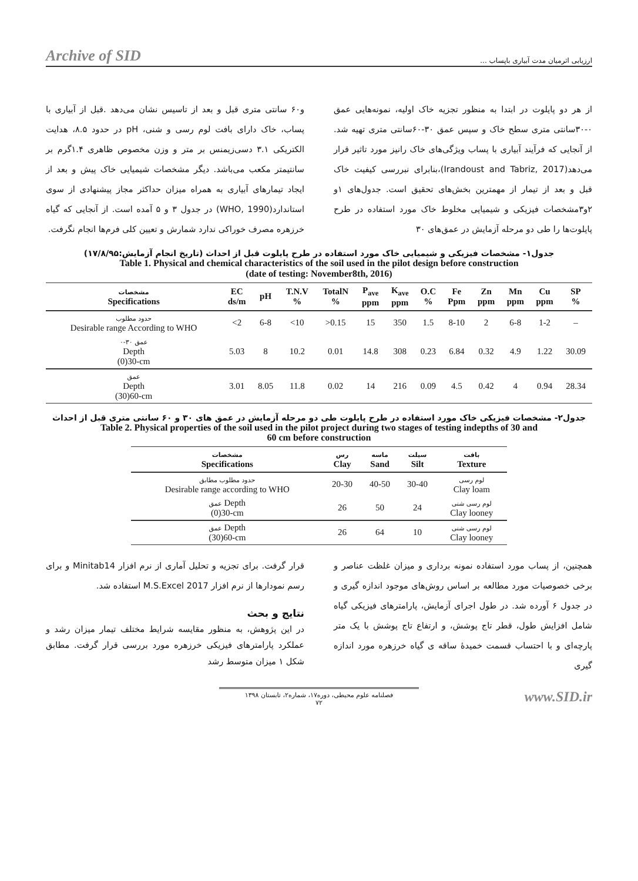Archive of SID ارزیابی اثرمیان مدت آبیاری باپساب ...
از هر دو پایلوت در ابتدا به منظور تجزیه خاک اولیه، نمونه‌هایی عمق ۰-۳۰سانتی متری سطح خاک و سپس عمق ۳۰-۶۰سانتی متری تهیه شد. از آنجایی که فرآیند آبیاری با پساب ویژگی‌های خاک رانیز مورد تاثیر قرار می‌دهد(Irandoust and Tabriz, 2017)،بنابرای نبررسی کیفیت خاک قبل و بعد از تیمار از مهمترین بخش‌های تحقیق است. جدول‌های ۱و ۲و۳مشخصات فیزیکی و شیمیایی مخلوط خاک مورد استفاده در طرح پایلوت‌ها را طی دو مرحله آزمایش در عمق‌های ۳۰
و۶۰ سانتی متری قبل و بعد از تاسیس نشان می‌دهد .قبل از آبیاری با پساب، خاک دارای بافت لوم رسی و شنی، pH در حدود ۸.۵، هدایت الکتریکی ۳.۱ دسی‌زیمنس بر متر و وزن مخصوص ظاهری ۱.۴گرم بر سانتیمتر مکعب می‌باشد. دیگر مشخصات شیمیایی خاک پیش و بعد از ایجاد تیمارهای آبیاری به همراه میزان حداکثر مجاز پیشنهادی از سوی استاندارد(WHO, 1990) در جدول ۳ و ۵ آمده است. از آنجایی که گیاه خرزهره مصرف خوراکی ندارد شمارش و تعیین کلی فرم‌ها انجام نگرفت.
جدول۱- مشخصات فیزیکی و شیمیایی خاک مورد استفاده در طرح پایلوت قبل از احداث (تاریخ انجام آزمایش:۱۷/۸/۹۵)
Table 1. Physical and chemical characteristics of the soil used in the pilot design before construction
(date of testing: November8th, 2016)
| مشخصات Specifications | EC ds/m | pH | T.N.V % | TotalN % | P<sub>ave</sub> ppm | K<sub>ave</sub> ppm | O.C % | Fe Ppm | Zn ppm | Mn ppm | Cu ppm | SP % |
| --- | --- | --- | --- | --- | --- | --- | --- | --- | --- | --- | --- | --- |
| حدود مطلوب Desirable range According to WHO | <2 | 6-8 | <10 | >0.15 | 15 | 350 | 1.5 | 8-10 | 2 | 6-8 | 1-2 | – |
| عمق ۳۰-۰ Depth (0)30-cm | 5.03 | 8 | 10.2 | 0.01 | 14.8 | 308 | 0.23 | 6.84 | 0.32 | 4.9 | 1.22 | 30.09 |
| عمق Depth (30)60-cm | 3.01 | 8.05 | 11.8 | 0.02 | 14 | 216 | 0.09 | 4.5 | 0.42 | 4 | 0.94 | 28.34 |
جدول۲- مشخصات فیزیکی خاک مورد استفاده در طرح پایلوت طی دو مرحله آزمایش در عمق های ۳۰ و ۶۰ سانتی متری قبل از احداث
Table 2. Physical properties of the soil used in the pilot project during two stages of testing indepths of 30 and
60 cm before construction
| مشخصات Specifications | رس Clay | ماسه Sand | سیلت Silt | بافت Texture |
| --- | --- | --- | --- | --- |
| حدود مطلوب مطابق Desirable range according to WHO | 20-30 | 40-50 | 30-40 | لوم رسی Clay loam |
| عمق Depth (0)30-cm | 26 | 50 | 24 | لوم رسی شنی Clay looney |
| عمق Depth (30)60-cm | 26 | 64 | 10 | لوم رسی شنی Clay looney |
همچنین، از پساب مورد استفاده نمونه برداری و میزان غلظت عناصر و برخی خصوصیات مورد مطالعه بر اساس روش‌های موجود اندازه گیری و در جدول ۶ آورده شد. در طول اجرای آزمایش، پارامترهای فیزیکی گیاه شامل افزایش طول، قطر تاج پوشش، و ارتفاع تاج پوشش با یک متر پارچه‌ای و با احتساب قسمت خمیدهٔ ساقه ی گیاه خرزهره مورد اندازه گیری
قرار گرفت. برای تجزیه و تحلیل آماری از نرم افزار Minitab14 و برای رسم نمودارها از نرم افزار M.S.Excel 2017 استفاده شد.
نتایج و بحث
در این پژوهش، به منظور مقایسه شرایط مختلف تیمار میزان رشد و عملکرد پارامترهای فیزیکی خرزهره مورد بررسی قرار گرفت. مطابق شکل ۱ میزان متوسط رشد
فصلنامه علوم محیطی، دوره۱۷، شماره۲، تابستان ۱۳۹۸
۷۲
www.SID.ir